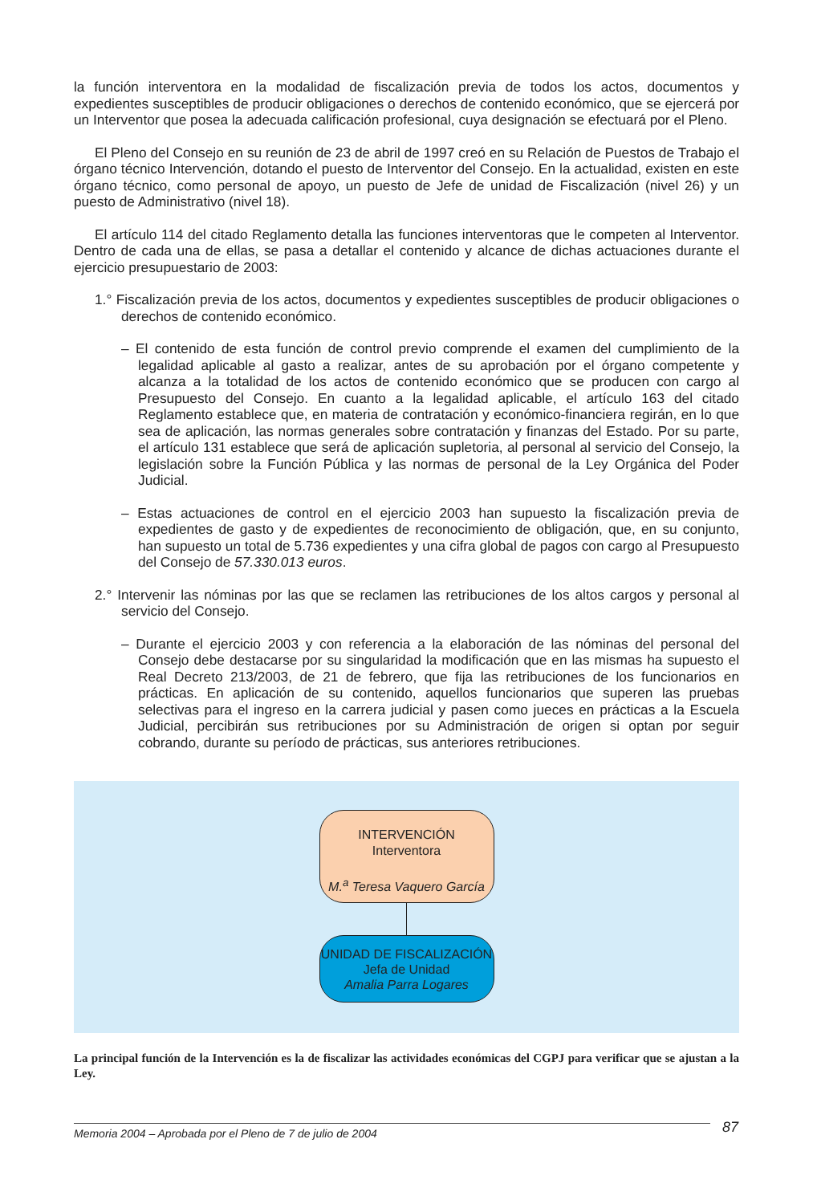la función interventora en la modalidad de fiscalización previa de todos los actos, documentos y expedientes susceptibles de producir obligaciones o derechos de contenido económico, que se ejercerá por un Interventor que posea la adecuada calificación profesional, cuya designación se efectuará por el Pleno.
El Pleno del Consejo en su reunión de 23 de abril de 1997 creó en su Relación de Puestos de Trabajo el órgano técnico Intervención, dotando el puesto de Interventor del Consejo. En la actualidad, existen en este órgano técnico, como personal de apoyo, un puesto de Jefe de unidad de Fiscalización (nivel 26) y un puesto de Administrativo (nivel 18).
El artículo 114 del citado Reglamento detalla las funciones interventoras que le competen al Interventor. Dentro de cada una de ellas, se pasa a detallar el contenido y alcance de dichas actuaciones durante el ejercicio presupuestario de 2003:
1.° Fiscalización previa de los actos, documentos y expedientes susceptibles de producir obligaciones o derechos de contenido económico.
– El contenido de esta función de control previo comprende el examen del cumplimiento de la legalidad aplicable al gasto a realizar, antes de su aprobación por el órgano competente y alcanza a la totalidad de los actos de contenido económico que se producen con cargo al Presupuesto del Consejo. En cuanto a la legalidad aplicable, el artículo 163 del citado Reglamento establece que, en materia de contratación y económico-financiera regirán, en lo que sea de aplicación, las normas generales sobre contratación y finanzas del Estado. Por su parte, el artículo 131 establece que será de aplicación supletoria, al personal al servicio del Consejo, la legislación sobre la Función Pública y las normas de personal de la Ley Orgánica del Poder Judicial.
– Estas actuaciones de control en el ejercicio 2003 han supuesto la fiscalización previa de expedientes de gasto y de expedientes de reconocimiento de obligación, que, en su conjunto, han supuesto un total de 5.736 expedientes y una cifra global de pagos con cargo al Presupuesto del Consejo de 57.330.013 euros.
2.° Intervenir las nóminas por las que se reclamen las retribuciones de los altos cargos y personal al servicio del Consejo.
– Durante el ejercicio 2003 y con referencia a la elaboración de las nóminas del personal del Consejo debe destacarse por su singularidad la modificación que en las mismas ha supuesto el Real Decreto 213/2003, de 21 de febrero, que fija las retribuciones de los funcionarios en prácticas. En aplicación de su contenido, aquellos funcionarios que superen las pruebas selectivas para el ingreso en la carrera judicial y pasen como jueces en prácticas a la Escuela Judicial, percibirán sus retribuciones por su Administración de origen si optan por seguir cobrando, durante su período de prácticas, sus anteriores retribuciones.
INTERVENCIÓN
Interventora
M.<sup>a</sup> Teresa Vaquero García
UNIDAD DE FISCALIZACIÓN
Jefa de Unidad
Amalia Parra Logares
La principal función de la Intervención es la de fiscalizar las actividades económicas del CGPJ para verificar que se ajustan a la Ley.
Memoria 2004 – Aprobada por el Pleno de 7 de julio de 2004 87